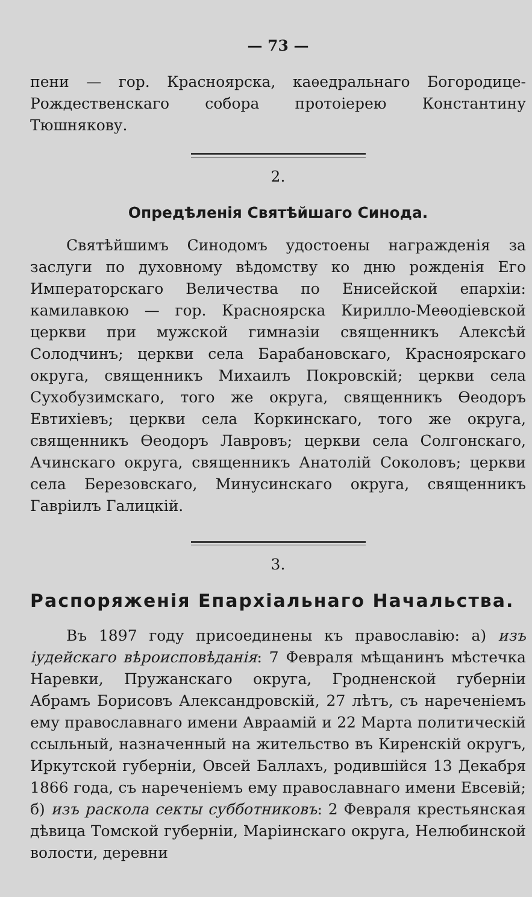— 73 —
пени — гор. Красноярска, каѳедральнаго Богородице-Рождественскаго собора протоіерею Константину Тюшнякову.
2.
Опредѣленія Святѣйшаго Синода.
Святѣйшимъ Синодомъ удостоены награжденія за заслуги по духовному вѣдомству ко дню рожденія Его Императорскаго Величества по Енисейской епархіи: камилавкою — гор. Красноярска Кирилло-Меѳодіевской церкви при мужской гимназіи священникъ Алексѣй Солодчинъ; церкви села Барабановскаго, Красноярскаго округа, священникъ Михаилъ Покровскій; церкви села Сухобузимскаго, того же округа, священникъ Ѳеодоръ Евтихіевъ; церкви села Коркинскаго, того же округа, священникъ Ѳеодоръ Лавровъ; церкви села Солгонскаго, Ачинскаго округа, священникъ Анатолій Соколовъ; церкви села Березовскаго, Минусинскаго округа, священникъ Гавріилъ Галицкій.
3.
Распоряженія Епархіальнаго Начальства.
Въ 1897 году присоединены къ православію: а) изъ іудейскаго вѣроисповѣданія: 7 Февраля мѣщанинъ мѣстечка Наревки, Пружанскаго округа, Гродненской губерніи Абрамъ Борисовъ Александровскій, 27 лѣтъ, съ нареченіемъ ему православнаго имени Авраамій и 22 Марта политическій ссыльный, назначенный на жительство въ Киренскій округъ, Иркутской губерніи, Овсей Баллахъ, родившійся 13 Декабря 1866 года, съ нареченіемъ ему православнаго имени Евсевій; б) изъ раскола секты субботниковъ: 2 Февраля крестьянская дѣвица Томской губерніи, Маріинскаго округа, Нелюбинской волости, деревни